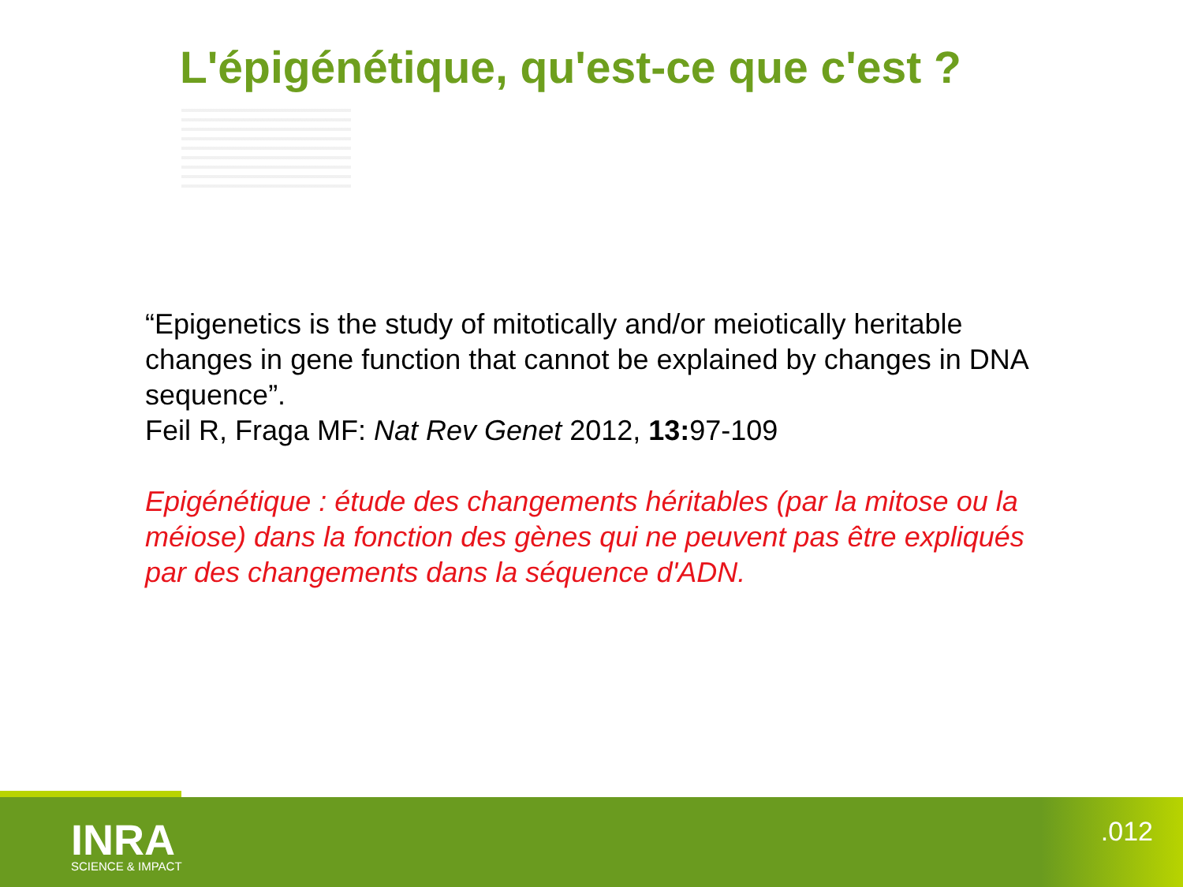L'épigénétique, qu'est-ce que c'est ?
“Epigenetics is the study of mitotically and/or meiotically heritable changes in gene function that cannot be explained by changes in DNA sequence”.
Feil R, Fraga MF: Nat Rev Genet 2012, 13: 97-109
Epigénétique : étude des changements héritables (par la mitose ou la méiose) dans la fonction des gènes qui ne peuvent pas être expliqués par des changements dans la séquence d'ADN.
INRA
SCIENCE & IMPACT
.012